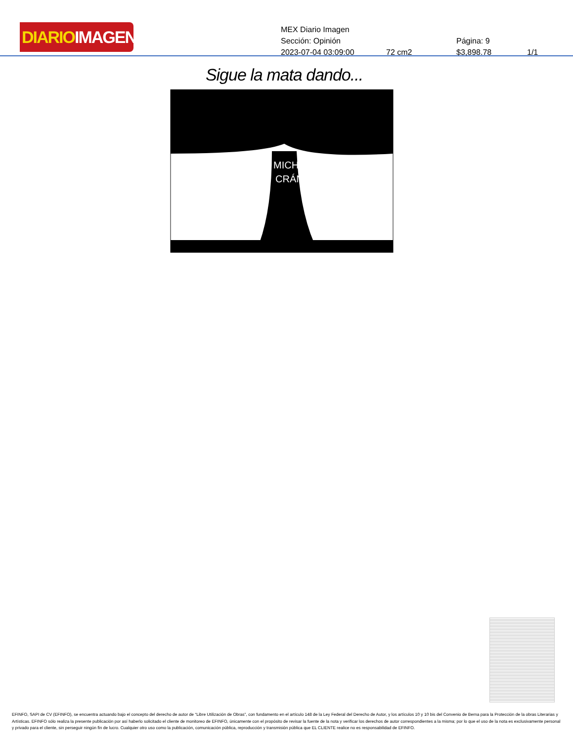DIARIOIMAGEN
MEX Diario Imagen
Sección: Opinión Página: 9
2023-07-04 03:09:00 72 cm2 $3,898.78 1/1
Sigue la mata dando...
MICHOA
CRÁN
EFINFO, SAPI de CV (EFINFO), se encuentra actuando bajo el concepto del derecho de autor de “Libre Utilización de Obras”, con fundamento en el artículo 148 de la Ley Federal del Derecho de Autor, y los artículos 10 y 10 bis del Convenio de Berna para la Protección de la obras Literarias y Artísticas. EFINFO sólo realiza la presente publicación por así haberlo solicitado el cliente de monitoreo de EFINFO, únicamente con el propósito de revisar la fuente de la nota y verificar los derechos de autor correspondientes a la misma; por lo que el uso de la nota es exclusivamente personal y privado para el cliente, sin perseguir ningún fin de lucro. Cualquier otro uso como la publicación, comunicación pública, reproducción y transmisión pública que EL CLIENTE realice no es responsabilidad de EFINFO.